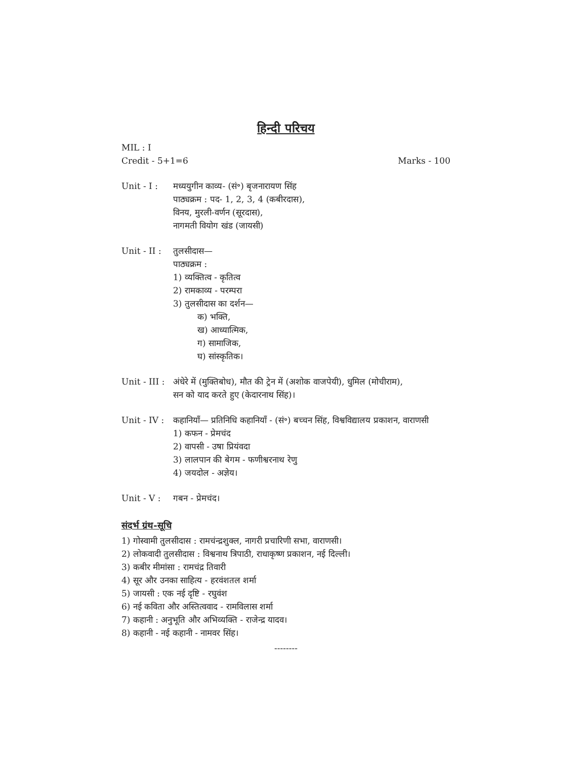हिन्दी परिचय
MIL : I
Credit - 5+1=6 Marks - 100
Unit - I : मध्ययुगीन काव्य- (सं॰) बृजनारायण सिंह
पाठ्यक्रम : पद- 1, 2, 3, 4 (कबीरदास),
विनय, मुरली-वर्णन (सूरदास),
नागमती वियोग खंड (जायसी)
Unit - II :
तुलसीदास—
पाठ्यक्रम :
1) व्यक्तित्व - कृतित्व
2) रामकाव्य - परम्परा
3) तुलसीदास का दर्शन—
क) भक्ति,
ख) आध्यात्मिक,
ग) सामाजिक,
घ) सांस्कृतिक।
Unit - III :
अंधेरे में (मुक्तिबोध), मौत की ट्रेन में (अशोक वाजपेयी), धुमिल (मोचीराम),
सन को याद करते हुए (केदारनाथ सिंह)।
Unit - IV :
कहानियाँ— प्रतिनिधि कहानियाँ - (सं॰) बच्चन सिंह, विश्वविद्यालय प्रकाशन, वाराणसी
1) कफन - प्रेमचंद
2) वापसी - उषा प्रियंवदा
3) लालपान की बेगम - फणीश्वरनाथ रेणु
4) जयदोल - अज्ञेय।
Unit - V : गबन - प्रेमचंद।
संदर्भ ग्रंथ-सूचि
1) गोस्वामी तुलसीदास : रामचंन्द्रशुक्ल, नागरी प्रचारिणी सभा, वाराणसी।
2) लोकवादी तुलसीदास : विश्वनाथ त्रिपाठी, राधाकृष्ण प्रकाशन, नई दिल्ली।
3) कबीर मीमांसा : रामचंद्र तिवारी
4) सूर और उनका साहित्य - हरवंशतल शर्मा
5) जायसी : एक नई दृष्टि - रघुवंश
6) नई कविता और अस्तित्ववाद - रामविलास शर्मा
7) कहानी : अनुभूति और अभिव्यक्ति - राजेन्द्र यादव।
8) कहानी - नई कहानी - नामवर सिंह।
--------